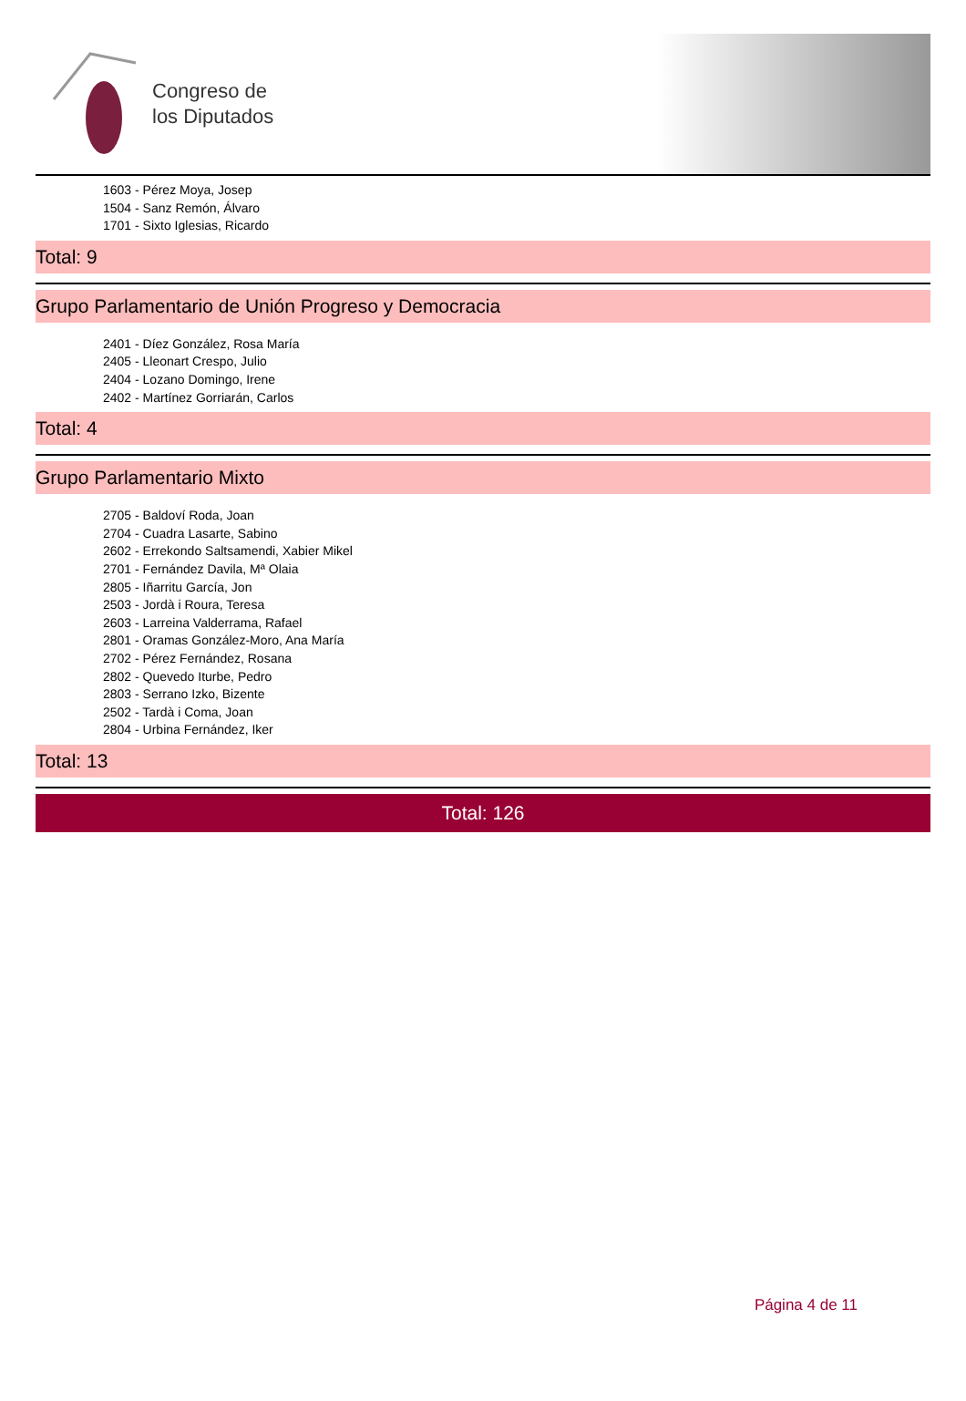Congreso de
los Diputados
1603 - Pérez Moya, Josep
1504 - Sanz Remón, Álvaro
1701 - Sixto Iglesias, Ricardo
Total: 9
Grupo Parlamentario de Unión Progreso y Democracia
2401 - Díez González, Rosa María
2405 - Lleonart Crespo, Julio
2404 - Lozano Domingo, Irene
2402 - Martínez Gorriarán, Carlos
Total: 4
Grupo Parlamentario Mixto
2705 - Baldoví Roda, Joan
2704 - Cuadra Lasarte, Sabino
2602 - Errekondo Saltsamendi, Xabier Mikel
2701 - Fernández Davila, Mª Olaia
2805 - Iñarritu García, Jon
2503 - Jordà i Roura, Teresa
2603 - Larreina Valderrama, Rafael
2801 - Oramas González-Moro, Ana María
2702 - Pérez Fernández, Rosana
2802 - Quevedo Iturbe, Pedro
2803 - Serrano Izko, Bizente
2502 - Tardà i Coma, Joan
2804 - Urbina Fernández, Iker
Total: 13
Total: 126
Página 4 de 11